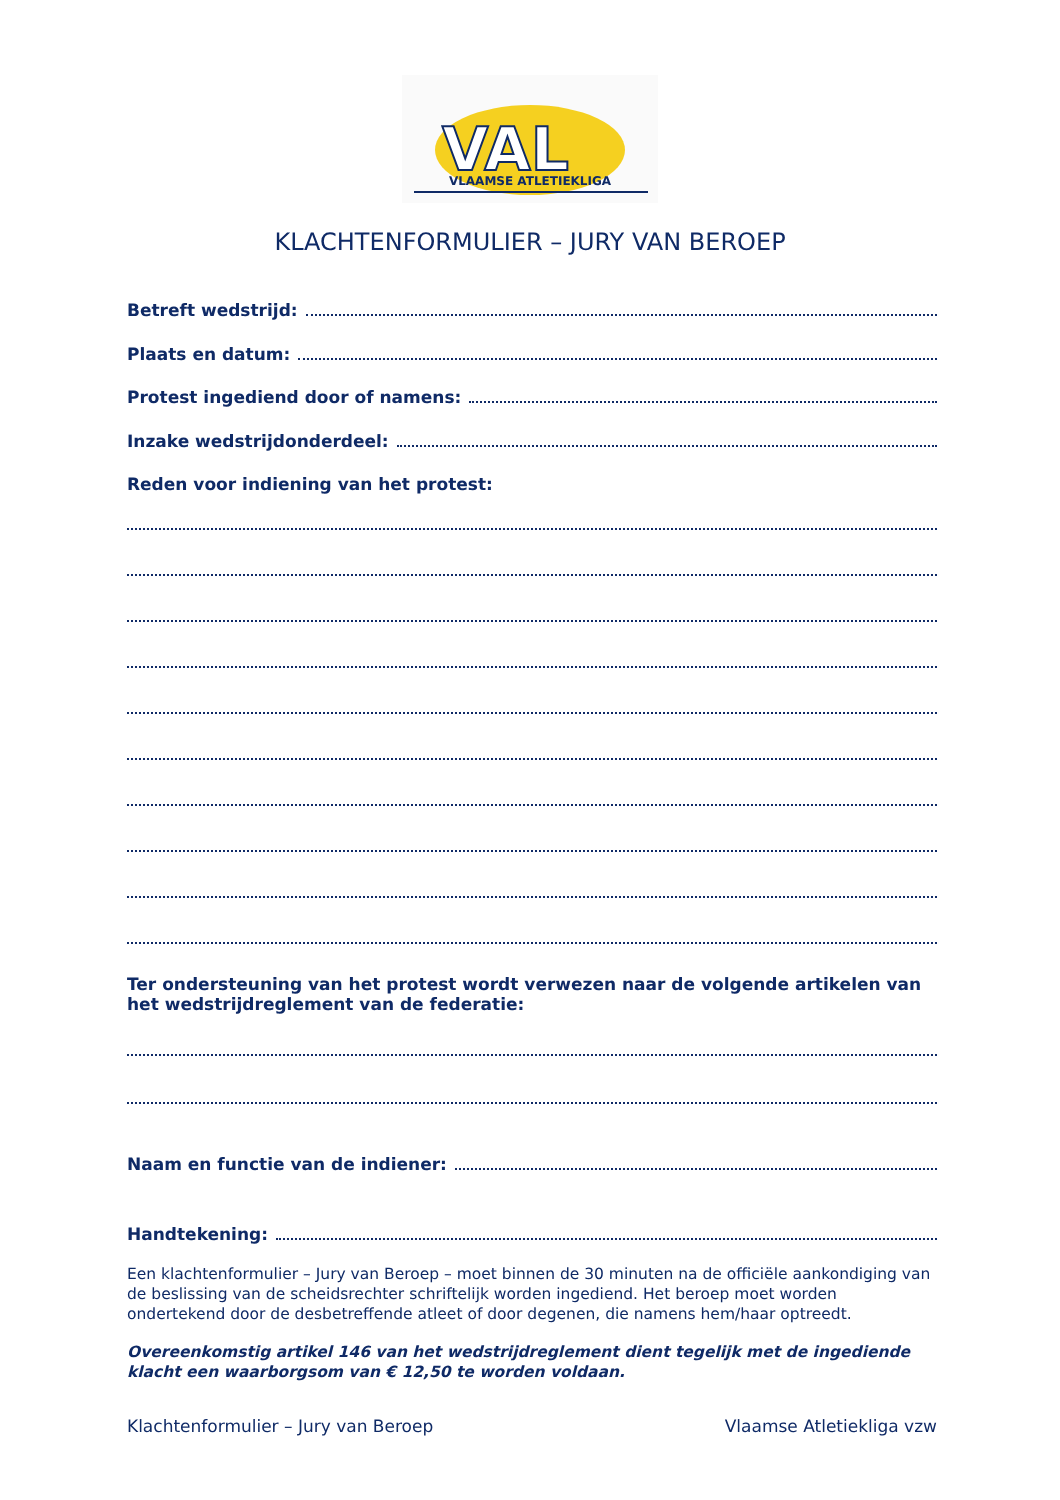VAL
VLAAMSE ATLETIEKLIGA
KLACHTENFORMULIER – JURY VAN BEROEP
Betreft wedstrijd:
Plaats en datum:
Protest ingediend door of namens:
Inzake wedstrijdonderdeel:
Reden voor indiening van het protest:
Ter ondersteuning van het protest wordt verwezen naar de volgende artikelen van het wedstrijdreglement van de federatie:
Naam en functie van de indiener:
Handtekening:
Een klachtenformulier – Jury van Beroep – moet binnen de 30 minuten na de officiële aankondiging van de beslissing van de scheidsrechter schriftelijk worden ingediend. Het beroep moet worden ondertekend door de desbetreffende atleet of door degenen, die namens hem/haar optreedt.
Overeenkomstig artikel 146 van het wedstrijdreglement dient tegelijk met de ingediende klacht een waarborgsom van € 12,50 te worden voldaan.
Klachtenformulier – Jury van Beroep Vlaamse Atletiekliga vzw